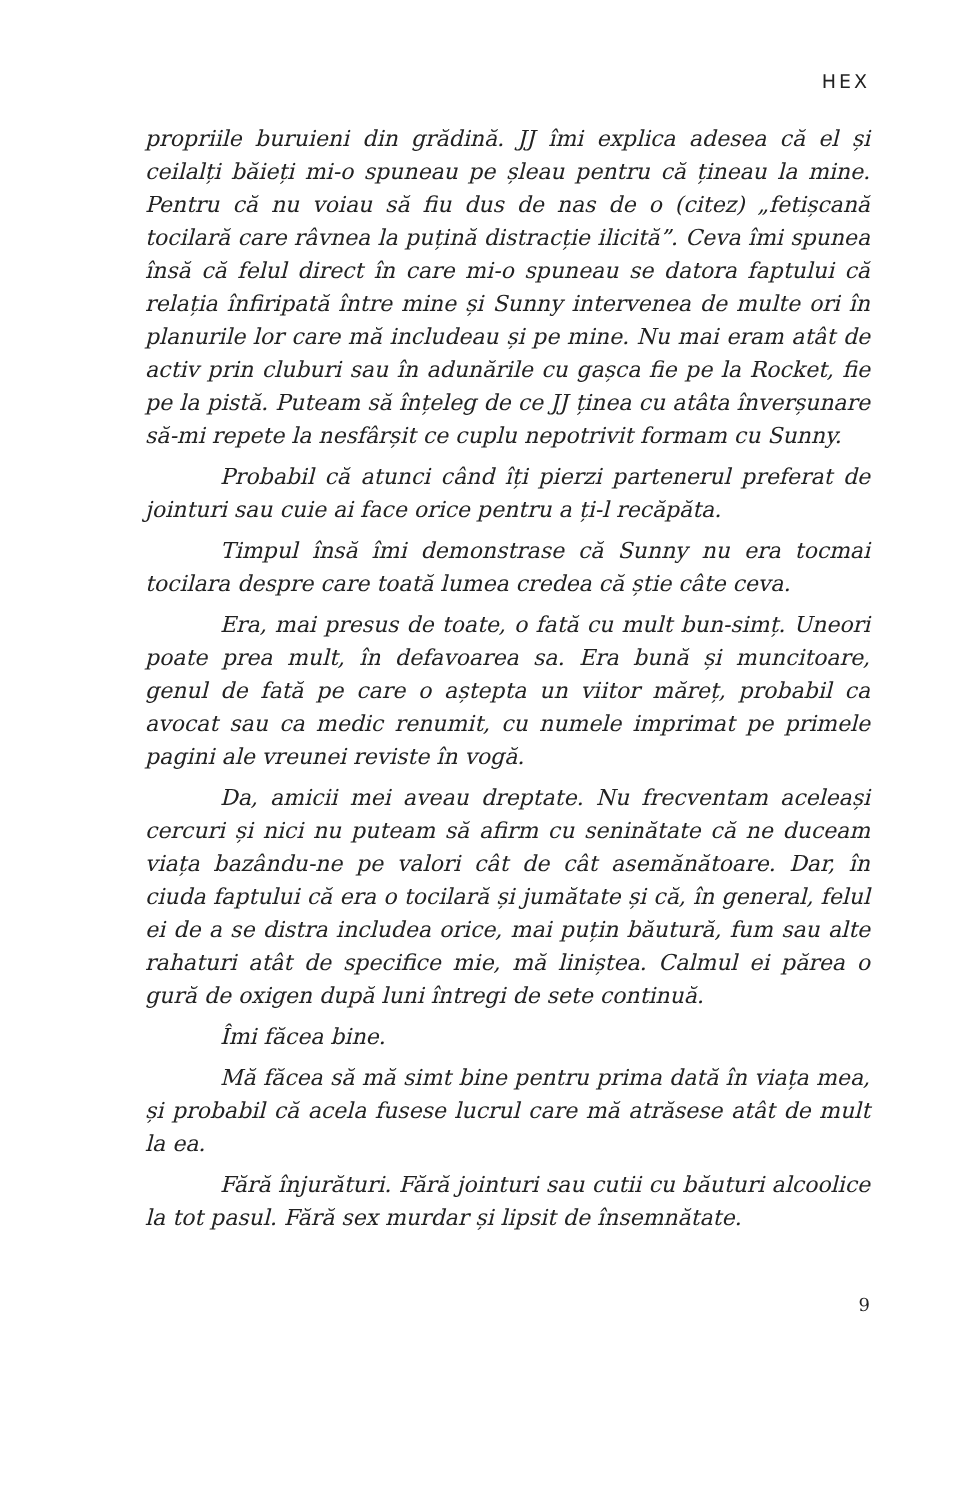HEX
propriile buruieni din grădină. JJ îmi explica adesea că el și ceilalți băieți mi-o spuneau pe șleau pentru că țineau la mine. Pentru că nu voiau să fiu dus de nas de o (citez) „fetișcană tocilară care râvnea la puțină distracție ilicită”. Ceva îmi spunea însă că felul direct în care mi-o spuneau se datora faptului că relația înfiripată între mine și Sunny intervenea de multe ori în planurile lor care mă includeau și pe mine. Nu mai eram atât de activ prin cluburi sau în adunările cu gașca fie pe la Rocket, fie pe la pistă. Puteam să înțeleg de ce JJ ținea cu atâta înverșunare să-mi repete la nesfârșit ce cuplu nepotrivit formam cu Sunny.
Probabil că atunci când îți pierzi partenerul preferat de jointuri sau cuie ai face orice pentru a ți-l recăpăta.
Timpul însă îmi demonstrase că Sunny nu era tocmai tocilara despre care toată lumea credea că știe câte ceva.
Era, mai presus de toate, o fată cu mult bun-simț. Uneori poate prea mult, în defavoarea sa. Era bună și muncitoare, genul de fată pe care o aștepta un viitor măreț, probabil ca avocat sau ca medic renumit, cu numele imprimat pe primele pagini ale vreunei reviste în vogă.
Da, amicii mei aveau dreptate. Nu frecventam aceleași cercuri și nici nu puteam să afirm cu seninătate că ne duceam viața bazându-ne pe valori cât de cât asemănătoare. Dar, în ciuda faptului că era o tocilară și jumătate și că, în general, felul ei de a se distra includea orice, mai puțin băutură, fum sau alte rahaturi atât de specifice mie, mă liniștea. Calmul ei părea o gură de oxigen după luni întregi de sete continuă.
Îmi făcea bine.
Mă făcea să mă simt bine pentru prima dată în viața mea, și probabil că acela fusese lucrul care mă atrăsese atât de mult la ea.
Fără înjurături. Fără jointuri sau cutii cu băuturi alcoolice la tot pasul. Fără sex murdar și lipsit de însemnătate.
9